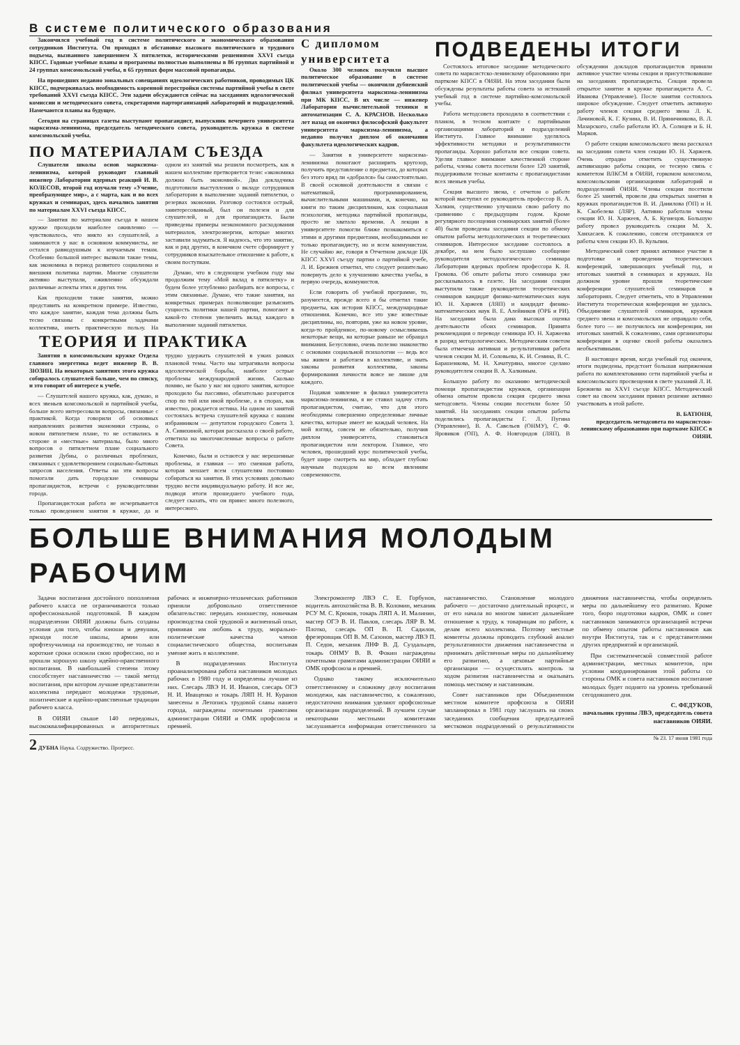В системе политического образования
Закончился учебный год в системе политического и экономического образования сотрудников Института. Он проходил в обстановке высокого политического и трудового подъема, вызванного завершением X пятилетки, историческими решениями XXVI съезда КПСС. Годовые учебные планы и программы полностью выполнены в 86 группах партийной и 24 группах комсомольской учебы, в 65 группах форм массовой пропаганды.
На прошедших недавно зональных совещаниях идеологических работников, проводимых ЦК КПСС, подчеркивалась необходимость коренной перестройки системы партийной учебы в свете требований XXVI съезда КПСС. Эти задачи обсуждаются сейчас на заседаниях идеологической комиссии и методического совета, секретарями парторганизаций лабораторий и подразделений. Намечаются планы на будущее.
Сегодня на страницах газеты выступают пропагандист, выпускник вечернего университета марксизма-ленинизма, председатель методического совета, руководитель кружка в системе комсомольской учебы.
ПО МАТЕРИАЛАМ СЪЕЗДА
Слушатели школы основ марксизма-ленинизма, которой руководит главный инженер Лаборатории ядерных реакций И. В. КОЛЕСОВ, второй год изучали тему «Учение, преобразующее мир», а с марта, как и во всех кружках и семинарах, здесь начались занятия по материалам XXVI съезда КПСС.
— Занятия по материалам съезда в нашем кружке проходили наиболее оживленно — чувствовалось, что никто из слушателей, а занимаются у нас в основном коммунисты, не остался равнодушным к изучаемым темам. Особенно большой интерес вызвали такие темы, как экономика в период развитого социализма и внешняя политика партии. Многие слушатели активно выступали, оживленно обсуждали различные аспекты этих и других тем.
Как проходили такие занятия, можно представить на конкретном примере. Известно, что каждое занятие, каждая тема должны быть тесно связаны с конкретными задачами коллектива, иметь практическую пользу. На одном из занятий мы решили посмотреть, как в нашем коллективе претворяется тезис «экономика должна быть экономной». Два докладчика подготовили выступления о вкладе сотрудников лаборатории в выполнение заданий пятилетки, о резервах экономии. Разговор состоялся острый, заинтересованный, был он полезен и для слушателей, и для пропагандиста. Были приведены примеры неэкономного расходования материалов, электроэнергии, которые многих заставили задуматься. Я надеюсь, что это занятие, как и ряд других, в конечном счете сформирует у сотрудников взыскательное отношение к работе, к своим поступкам.
Думаю, что в следующем учебном году мы продолжим тему «Мой вклад в пятилетку» и будем более углубленно разбирать все вопросы, с этим связанные. Думаю, что такие занятия, на конкретных примерах позволяющие разъяснить сущность политики нашей партии, помогают в какой-то степени увеличить вклад каждого в выполнение заданий пятилетки.
ТЕОРИЯ И ПРАКТИКА
Занятия в комсомольском кружке Отдела главного энергетика ведет инженер В. В. ЗЮЗИН. На некоторых занятиях этого кружка собиралось слушателей больше, чем по списку, и это говорит об интересе к учебе.
— Слушателей нашего кружка, как, думаю, и всех звеньев комсомольской и партийной учебы, больше всего интересовали вопросы, связанные с практикой. Когда говорили об основных направлениях развития экономики страны, о новом пятилетнем плане, то не оставались в стороне и «местные» материалы, было много вопросов о пятилетнем плане социального развития Дубны, о различных проблемах, связанных с удовлетворением социально-бытовых запросов населения. Ответы на эти вопросы помогали дать городские семинары пропагандистов, встречи с руководителями города.
Пропагандистская работа не исчерпывается только проведением занятия в кружке, да и трудно удержать слушателей в узких рамках плановой темы. Часто мы затрагивали вопросы идеологической борьбы, наиболее острые проблемы международной жизни. Сколько помню, не было у нас ни одного занятия, которое проходило бы пассивно, обязательно разгорится спор по той или иной проблеме, а в спорах, как известно, рождается истина. На одном из занятий состоялась встреча слушателей кружка с нашим избранником — депутатом городского Совета З. А. Сивихиной, которая рассказала о своей работе, ответила на многочисленные вопросы о работе Совета.
Конечно, были и остаются у нас нерешенные проблемы, и главная — это сменная работа, которая мешает всем слушателям постоянно собираться на занятия. В этих условиях довольно трудно вести индивидуальную работу. И все же, подводя итоги прошедшего учебного года, следует сказать, что он принес много полезного, интересного.
С дипломом университета
Около 300 человек получили высшее политическое образование в системе политической учебы — окончили дубненский филиал университета марксизма-ленинизма при МК КПСС. В их числе — инженер Лаборатории вычислительной техники и автоматизации С. А. КРАСНОВ. Несколько лет назад он окончил философский факультет университета марксизма-ленинизма, а недавно получил диплом об окончании факультета идеологических кадров.
— Занятия в университете марксизма-ленинизма помогают расширить кругозор, получить представление о предметах, до которых без этого вряд ли «добрался» бы самостоятельно. В своей основной деятельности я связан с математикой, программированием, вычислительными машинами, и, конечно, на книги по таким дисциплинам, как социальная психология, методика партийной пропаганды, просто не хватало времени. А лекции в университете помогли ближе познакомиться с этими и другими предметами, необходимыми не только пропагандисту, но и всем коммунистам. Не случайно же, говоря в Отчетном докладе ЦК КПСС XXVI съезду партии о партийной учебе, Л. И. Брежнев отметил, что следует решительно повернуть дело к улучшению качества учебы, в первую очередь, коммунистов.
Если говорить об учебной программе, то, разумеется, прежде всего я бы отметил такие предметы, как история КПСС, международные отношения. Конечно, все это уже известные дисциплины, но, повторяя, уже на новом уровне, когда-то пройденное, по-новому осмысливаешь некоторые вещи, на которые раньше не обращал внимания. Безусловно, очень полезно знакомство с основами социальной психологии — ведь все мы живем и работаем в коллективе, и знать законы развития коллектива, законы формирования личности вовсе не лишне для каждого.
Подавая заявление в филиал университета марксизма-ленинизма, я не ставил задачу стать пропагандистом, считаю, что для этого необходимы совершенно определенные личные качества, которые имеет не каждый человек. На мой взгляд, совсем не обязательно, получив диплом университета, становиться пропагандистом или лектором. Главное, что человек, прошедший курс политической учебы, будет шире смотреть на мир, обладает глубоко научным подходом ко всем явлениям современности.
ПОДВЕДЕНЫ ИТОГИ
Состоялось итоговое заседание методического совета по марксистско-ленинскому образованию при парткоме КПСС в ОИЯИ. На этом заседании были обсуждены результаты работы совета за истекший учебный год в системе партийно-комсомольской учебы.
Работа методсовета проходила в соответствии с планом, в тесном контакте с партийными организациями лабораторий и подразделений Института. Главное внимание уделялось эффективности методики и результативности пропаганды. Хорошо работали все секции совета. Уделяя главное внимание качественной стороне работы, члены совета посетили более 120 занятий, поддерживали тесные контакты с пропагандистами всех звеньев учебы.
Секция высшего звена, с отчетом о работе которой выступил ее руководитель профессор В. А. Халкин, существенно улучшила свою работу по сравнению с предыдущим годом. Кроме регулярного посещения семинарских занятий (более 40) были проведены заседания секции по обмену опытом работы методологических и теоретических семинаров. Интересное заседание состоялось в декабре, на нем было заслушано сообщение руководителя методологического семинара Лаборатории ядерных проблем профессора К. Я. Громова. Об опыте работы этого семинара уже рассказывалось в газете. На заседании секции выступили также руководители теоретических семинаров кандидат физико-математических наук Ю. Н. Харжеев (ЛЯП) и кандидат физико-математических наук В. Е. Алейников (ОРБ и РИ). На заседании была дана высокая оценка деятельности обоих семинаров. Принята рекомендация о переводе семинара Ю. Н. Харжеева в разряд методологических. Методическим советом была отмечена активная и результативная работа членов секции М. И. Соловьева, К. И. Семина, В. С. Барашенкова, М. Н. Хачатуряна, многое сделано руководителем секции В. А. Халкиным.
Большую работу по оказанию методической помощи пропагандистам кружков, организации обмена опытом провела секция среднего звена методсовета. Члены секции посетили более 50 занятий. На заседаниях секции опытом работы поделились пропагандисты Г. Л. Пугина (Управление), В. А. Савельев (ОНМУ), С. Ф. Яровиков (ОП), А. Ф. Новгородов (ЛЯП). В обсуждении докладов пропагандистов приняли активное участие члены секции и присутствовавшие на заседаниях пропагандисты. Секция провела открытое занятие в кружке пропагандиста А. С. Иванова (Управление). После занятия состоялось широкое обсуждение. Следует отметить активную работу членов секции среднего звена Л. К. Лачиновой, К. Г. Кузина, В. И. Пряничникова, В. Л. Мазарского, слабо работали Ю. А. Солнцев и Б. Н. Марков.
О работе секции комсомольского звена рассказал на заседании совета член секции Ю. Н. Харжеев. Очень отрадно отметить существенную активизацию работы секции, ее тесную связь с комитетом ВЛКСМ в ОИЯИ, горкомом комсомола, комсомольскими организациями лабораторий и подразделений ОИЯИ. Члены секции посетили более 25 занятий, провели два открытых занятия в кружках пропагандистов В. И. Данилова (ОП) и Н. К. Скобелева (ЛЯР). Активно работали члены секции Ю. Н. Харжеев, А. Б. Кузнецов. Большую работу провел руководитель секции М. Х. Ханхасаев. К сожалению, совсем отстранился от работы член секции Ю. В. Кульпин.
Методический совет принял активное участие в подготовке и проведении теоретических конференций, завершающих учебный год, и итоговых занятий в семинарах и кружках. На должном уровне прошли теоретические конференции слушателей семинаров в лабораториях. Следует отметить, что в Управлении Института теоретическая конференция не удалась. Объединение слушателей семинаров, кружков среднего звена и комсомольских не оправдало себя, более того — не получилось ни конференции, ни итоговых занятий. К сожалению, сами организаторы конференции в оценке своей работы оказались необъективными.
В настоящее время, когда учебный год окончен, итоги подведены, предстоит большая напряженная работа по комплектованию сети партийной учебы и комсомольского просвещения в свете указаний Л. И. Брежнева на XXVI съезде КПСС. Методический совет на своем заседании принял решение активно участвовать в этой работе.
В. БАТЮНЯ,
председатель методсовета по марксистско-ленинскому образованию при парткоме КПСС в ОИЯИ.
БОЛЬШЕ ВНИМАНИЯ МОЛОДЫМ РАБОЧИМ
Задачи воспитания достойного пополнения рабочего класса не ограничиваются только профессиональной подготовкой. В каждом подразделении ОИЯИ должны быть созданы условия для того, чтобы юноши и девушки, приходя после школы, армии или профтехучилища на производство, не только в короткие сроки освоили свою профессию, но и прошли хорошую школу идейно-нравственного воспитания. В наибольшей степени этому способствует наставничество — такой метод воспитания, при котором лучшие представители коллектива передают молодежи трудовые, политические и идейно-нравственные традиции рабочего класса.
В ОИЯИ свыше 140 передовых, высококвалифицированных и авторитетных рабочих и инженерно-технических работников приняли добровольно ответственное обязательство: передать юношеству, новичкам производства свой трудовой и жизненный опыт, прививая им любовь к труду, морально-политические качества членов социалистического общества, воспитывая умение жить в коллективе.
В подразделениях Института проанализирована работа наставников молодых рабочих в 1980 году и определены лучшие из них. Слесарь ЛВЭ Н. И. Иванов, слесарь ОГЭ Н. И. Иващенко и токарь ЛЯП Н. Н. Куранов занесены в Летопись трудовой славы нашего города, награждены почетными грамотами администрации ОИЯИ и ОМК профсоюза и премией.
Электромонтер ЛВЭ С. Е. Горбунов, водитель автохозяйства В. В. Коломин, механик РСУ М. С. Крюков, токарь ЛЯП А. И. Малинин, мастер ОГЭ В. И. Павлов, слесарь ЛЯР В. М. Плотко, слесарь ОП В. П. Садилов, фрезеровщик ОП В. М. Сазонов, мастер ЛВЭ П. П. Седов, механик ЛНФ В. Д. Суздальцев, токарь ОНМУ В. В. Фокин награждены почетными грамотами администрации ОИЯИ и ОМК профсоюза и премией.
Однако такому исключительно ответственному и сложному делу воспитания молодежи, как наставничество, к сожалению, недостаточно внимания уделяют профсоюзные организации подразделений. В лучшем случае некоторыми местными комитетами заслушивается информация ответственного за наставничество. Становление молодого рабочего — достаточно длительный процесс, и от его начала во многом зависит дальнейшее отношение к труду, к товарищам по работе, к делам всего коллектива. Поэтому местные комитеты должны проводить глубокий анализ результативности движения наставничества и принимать действенные меры по дальнейшему его развитию, а цеховые партийные организации — осуществлять контроль за ходом развития наставничества и оказывать помощь месткому и наставникам.
Совет наставников при Объединенном местном комитете профсоюза в ОИЯИ запланировал в 1981 году заслушать на своих заседаниях сообщения председателей месткомов подразделений о результативности движения наставничества, чтобы определить меры по дальнейшему его развитию. Кроме того, бюро подготовки кадров, ОМК и совет наставников занимаются организацией встречи по обмену опытом работы наставников как внутри Института, так и с представителями других предприятий и организаций.
При систематической совместной работе администрации, местных комитетов, при условии координирования этой работы со стороны ОМК и совета наставников воспитание молодых будет поднято на уровень требований сегодняшнего дня.
С. ФЕДУКОВ,
начальник группы ЛВЭ, председатель совета наставников ОИЯИ.
2 ДУБНА Наука. Содружество. Прогресс. № 23. 17 июня 1981 года